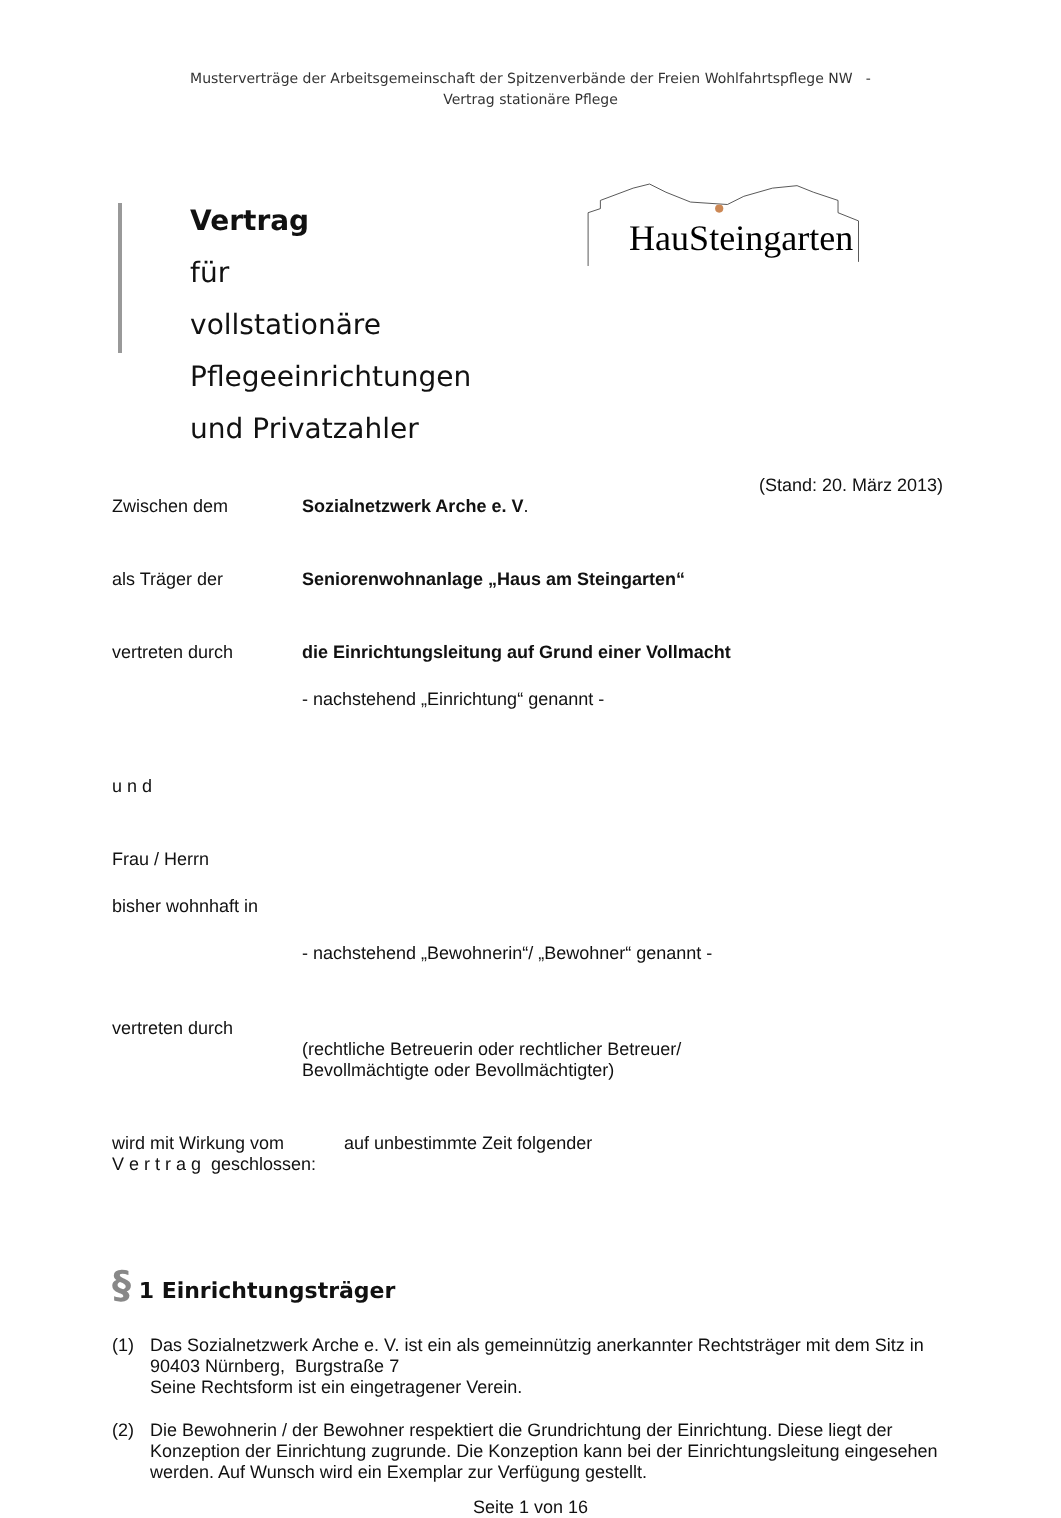Musterverträge der Arbeitsgemeinschaft der Spitzenverbände der Freien Wohlfahrtspflege NW -
Vertrag stationäre Pflege
Vertrag
für
vollstationäre Pflegeeinrichtungen
und Privatzahler
HauSteingarten
(Stand: 20. März 2013)
Zwischen dem Sozialnetzwerk Arche e. V.
als Träger der Seniorenwohnanlage „Haus am Steingarten“
vertreten durch die Einrichtungsleitung auf Grund einer Vollmacht
- nachstehend „Einrichtung“ genannt -
u n d
Frau / Herrn
bisher wohnhaft in
- nachstehend „Bewohnerin“/ „Bewohner“ genannt -
vertreten durch
(rechtliche Betreuerin oder rechtlicher Betreuer/
Bevollmächtigte oder Bevollmächtigter)
wird mit Wirkung vom auf unbestimmte Zeit folgender
V e r t r a g geschlossen:
§ 1 Einrichtungsträger
(1) Das Sozialnetzwerk Arche e. V. ist ein als gemeinnützig anerkannter Rechtsträger mit dem Sitz in 90403 Nürnberg, Burgstraße 7
Seine Rechtsform ist ein eingetragener Verein.
(2) Die Bewohnerin / der Bewohner respektiert die Grundrichtung der Einrichtung. Diese liegt der Konzeption der Einrichtung zugrunde. Die Konzeption kann bei der Einrichtungsleitung eingesehen werden. Auf Wunsch wird ein Exemplar zur Verfügung gestellt.
Seite 1 von 16